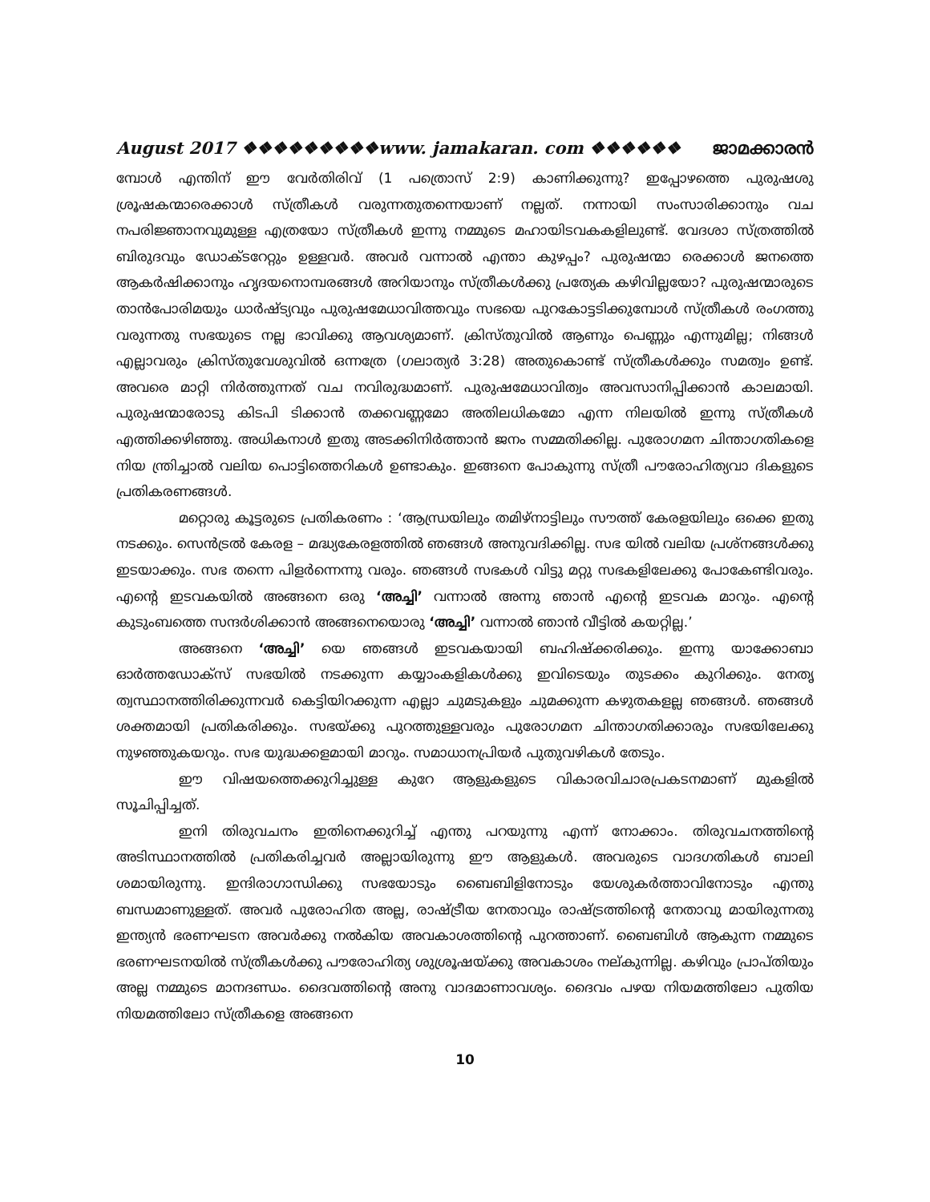August 2017 ❖❖❖❖❖❖❖❖❖www. jamakaran. com ❖❖❖❖❖❖ ജാമക്കാരൻ
മ്പോൾ എന്തിന് ഈ വേർതിരിവ് (1 പത്രൊസ് 2:9) കാണിക്കുന്നു? ഇപ്പോഴത്തെ പുരുഷശു ശ്രൂഷകന്മാരെക്കാൾ സ്ത്രീകൾ വരുന്നതുതന്നെയാണ് നല്ലത്. നന്നായി സംസാരിക്കാനും വച നപരിജ്ഞാനവുമുള്ള എത്രയോ സ്ത്രീകൾ ഇന്നു നമ്മുടെ മഹായിടവകകളിലുണ്ട്. വേദശാ സ്ത്രത്തിൽ ബിരുദവും ഡോക്ടറേറ്റും ഉള്ളവർ. അവർ വന്നാൽ എന്താ കുഴപ്പം? പുരുഷന്മാ രെക്കാൾ ജനത്തെ ആകർഷിക്കാനും ഹൃദയനൊമ്പരങ്ങൾ അറിയാനും സ്ത്രീകൾക്കു പ്രത്യേക കഴിവില്ലയോ? പുരുഷന്മാരുടെ താൻപോരിമയും ധാർഷ്ട്യവും പുരുഷമേധാവിത്തവും സഭയെ പുറകോട്ടടിക്കുമ്പോൾ സ്ത്രീകൾ രംഗത്തു വരുന്നതു സഭയുടെ നല്ല ഭാവിക്കു ആവശ്യമാണ്. ക്രിസ്തുവിൽ ആണും പെണ്ണും എന്നുമില്ല; നിങ്ങൾ എല്ലാവരും ക്രിസ്തുവേശുവിൽ ഒന്നത്രേ (ഗലാത്യർ 3:28) അതുകൊണ്ട് സ്ത്രീകൾക്കും സമത്വം ഉണ്ട്. അവരെ മാറ്റി നിർത്തുന്നത് വച നവിരുദ്ധമാണ്. പുരുഷമേധാവിത്വം അവസാനിപ്പിക്കാൻ കാലമായി. പുരുഷന്മാരോടു കിടപി ടിക്കാൻ തക്കവണ്ണമോ അതിലധികമോ എന്ന നിലയിൽ ഇന്നു സ്ത്രീകൾ എത്തിക്കഴിഞ്ഞു. അധികനാൾ ഇതു അടക്കിനിർത്താൻ ജനം സമ്മതിക്കില്ല. പുരോഗമന ചിന്താഗതികളെ നിയ ന്ത്രിച്ചാൽ വലിയ പൊട്ടിത്തെറികൾ ഉണ്ടാകും. ഇങ്ങനെ പോകുന്നു സ്ത്രീ പൗരോഹിത്യവാ ദികളുടെ പ്രതികരണങ്ങൾ.
മറ്റൊരു കൂട്ടരുടെ പ്രതികരണം : ‘ആന്ധ്രയിലും തമിഴ്നാട്ടിലും സൗത്ത് കേരളയിലും ഒക്കെ ഇതു നടക്കും. സെൻട്രൽ കേരള – മദ്ധ്യകേരളത്തിൽ ഞങ്ങൾ അനുവദിക്കില്ല. സഭ യിൽ വലിയ പ്രശ്നങ്ങൾക്കു ഇടയാക്കും. സഭ തന്നെ പിളർന്നെന്നു വരും. ഞങ്ങൾ സഭകൾ വിട്ടു മറ്റു സഭകളിലേക്കു പോകേണ്ടിവരും. എന്റെ ഇടവകയിൽ അങ്ങനെ ഒരു ‘അച്ചി’ വന്നാൽ അന്നു ഞാൻ എന്റെ ഇടവക മാറും. എന്റെ കുടുംബത്തെ സന്ദർശിക്കാൻ അങ്ങനെയൊരു ‘അച്ചി’ വന്നാൽ ഞാൻ വീട്ടിൽ കയറ്റില്ല.’
അങ്ങനെ ‘അച്ചി’ യെ ഞങ്ങൾ ഇടവകയായി ബഹിഷ്ക്കരിക്കും. ഇന്നു യാക്കോബാ ഓർത്തഡോക്സ് സഭയിൽ നടക്കുന്ന കയ്യാംകളികൾക്കു ഇവിടെയും തുടക്കം കുറിക്കും. നേതൃ ത്വസ്ഥാനത്തിരിക്കുന്നവർ കെട്ടിയിറക്കുന്ന എല്ലാ ചുമടുകളും ചുമക്കുന്ന കഴുതകളല്ല ഞങ്ങൾ. ഞങ്ങൾ ശക്തമായി പ്രതികരിക്കും. സഭയ്ക്കു പുറത്തുള്ളവരും പുരോഗമന ചിന്താഗതിക്കാരും സഭയിലേക്കു നുഴഞ്ഞുകയറും. സഭ യുദ്ധക്കളമായി മാറും. സമാധാനപ്രിയർ പുതുവഴികൾ തേടും.
ഈ വിഷയത്തെക്കുറിച്ചുള്ള കുറേ ആളുകളുടെ വികാരവിചാരപ്രകടനമാണ് മുകളിൽ സൂചിപ്പിച്ചത്.
ഇനി തിരുവചനം ഇതിനെക്കുറിച്ച് എന്തു പറയുന്നു എന്ന് നോക്കാം. തിരുവചനത്തിന്റെ അടിസ്ഥാനത്തിൽ പ്രതികരിച്ചവർ അല്ലായിരുന്നു ഈ ആളുകൾ. അവരുടെ വാദഗതികൾ ബാലി ശമായിരുന്നു. ഇന്ദിരാഗാന്ധിക്കു സഭയോടും ബൈബിളിനോടും യേശുകർത്താവിനോടും എന്തു ബന്ധമാണുള്ളത്. അവർ പുരോഹിത അല്ല, രാഷ്ട്രീയ നേതാവും രാഷ്ട്രത്തിന്റെ നേതാവു മായിരുന്നതു ഇന്ത്യൻ ഭരണഘടന അവർക്കു നൽകിയ അവകാശത്തിന്റെ പുറത്താണ്. ബൈബിൾ ആകുന്ന നമ്മുടെ ഭരണഘടനയിൽ സ്ത്രീകൾക്കു പൗരോഹിത്യ ശുശ്രൂഷയ്ക്കു അവകാശം നല്കുന്നില്ല. കഴിവും പ്രാപ്തിയും അല്ല നമ്മുടെ മാനദണ്ഡം. ദൈവത്തിന്റെ അനു വാദമാണാവശ്യം. ദൈവം പഴയ നിയമത്തിലോ പുതിയ നിയമത്തിലോ സ്ത്രീകളെ അങ്ങനെ
10